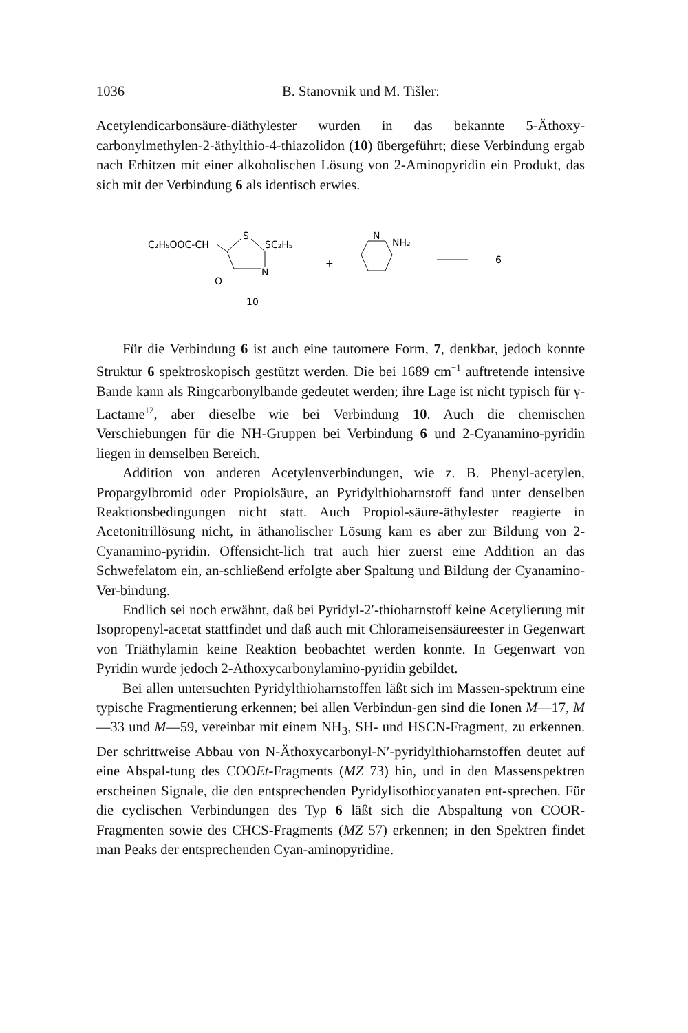1036 B. Stanovnik und M. Tišler:
Acetylendicarbonsäure-diäthylester wurden in das bekannte 5-Äthoxy-carbonylmethylen-2-äthylthio-4-thiazolidon (10) übergeführt; diese Verbindung ergab nach Erhitzen mit einer alkoholischen Lösung von 2-Aminopyridin ein Produkt, das sich mit der Verbindung 6 als identisch erwies.
C₂H₅OOC-CH
S
SC₂H₅
N
O
10
+
N
NH₂
6
Für die Verbindung 6 ist auch eine tautomere Form, 7, denkbar, jedoch konnte Struktur 6 spektroskopisch gestützt werden. Die bei 1689 cm<sup>−1</sup> auftretende intensive Bande kann als Ringcarbonylbande gedeutet werden; ihre Lage ist nicht typisch für γ-Lactame<sup>12</sup>, aber dieselbe wie bei Verbindung 10. Auch die chemischen Verschiebungen für die NH-Gruppen bei Verbindung 6 und 2-Cyanamino-pyridin liegen in demselben Bereich.
Addition von anderen Acetylenverbindungen, wie z. B. Phenyl-acetylen, Propargylbromid oder Propiolsäure, an Pyridylthioharnstoff fand unter denselben Reaktionsbedingungen nicht statt. Auch Propiol-säure-äthylester reagierte in Acetonitrillösung nicht, in äthanolischer Lösung kam es aber zur Bildung von 2-Cyanamino-pyridin. Offensicht-lich trat auch hier zuerst eine Addition an das Schwefelatom ein, an-schließend erfolgte aber Spaltung und Bildung der Cyanamino-Ver-bindung.
Endlich sei noch erwähnt, daß bei Pyridyl-2′-thioharnstoff keine Acetylierung mit Isopropenyl-acetat stattfindet und daß auch mit Chlorameisensäureester in Gegenwart von Triäthylamin keine Reaktion beobachtet werden konnte. In Gegenwart von Pyridin wurde jedoch 2-Äthoxycarbonylamino-pyridin gebildet.
Bei allen untersuchten Pyridylthioharnstoffen läßt sich im Massen-spektrum eine typische Fragmentierung erkennen; bei allen Verbindun-gen sind die Ionen M—17, M—33 und M—59, vereinbar mit einem NH<sub>3</sub>, SH- und HSCN-Fragment, zu erkennen. Der schrittweise Abbau von N-Äthoxycarbonyl-N′-pyridylthioharnstoffen deutet auf eine Abspal-tung des COOEt-Fragments (MZ 73) hin, und in den Massenspektren erscheinen Signale, die den entsprechenden Pyridylisothiocyanaten ent-sprechen. Für die cyclischen Verbindungen des Typ 6 läßt sich die Abspaltung von COOR-Fragmenten sowie des CHCS-Fragments (MZ 57) erkennen; in den Spektren findet man Peaks der entsprechenden Cyan-aminopyridine.